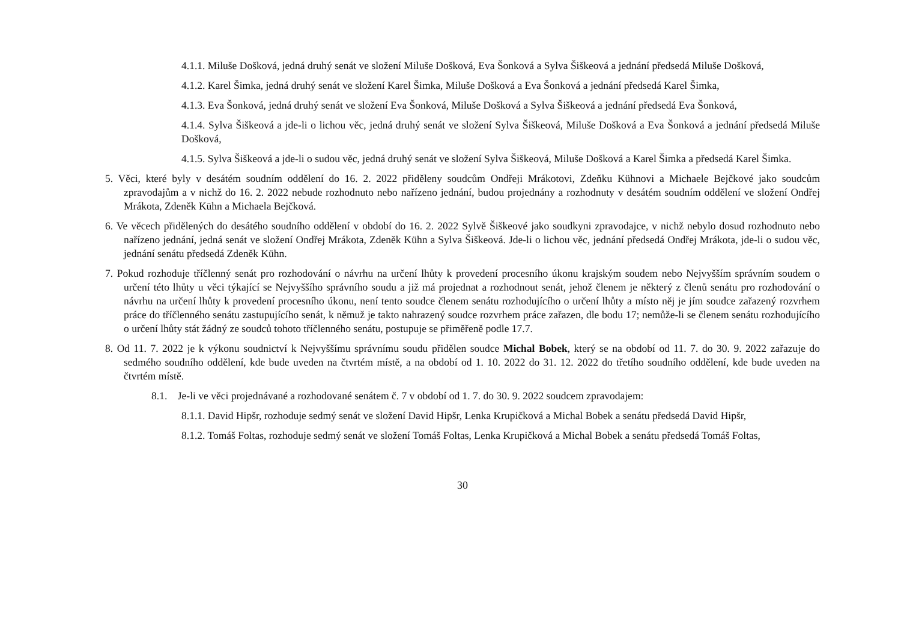4.1.1. Miluše Došková, jedná druhý senát ve složení Miluše Došková, Eva Šonková a Sylva Šiškeová a jednání předsedá Miluše Došková,
4.1.2. Karel Šimka, jedná druhý senát ve složení Karel Šimka, Miluše Došková a Eva Šonková a jednání předsedá Karel Šimka,
4.1.3. Eva Šonková, jedná druhý senát ve složení Eva Šonková, Miluše Došková a Sylva Šiškeová a jednání předsedá Eva Šonková,
4.1.4. Sylva Šiškeová a jde-li o lichou věc, jedná druhý senát ve složení Sylva Šiškeová, Miluše Došková a Eva Šonková a jednání předsedá Miluše Došková,
4.1.5. Sylva Šiškeová a jde-li o sudou věc, jedná druhý senát ve složení Sylva Šiškeová, Miluše Došková a Karel Šimka a předsedá Karel Šimka.
5. Věci, které byly v desátém soudním oddělení do 16. 2. 2022 přiděleny soudcům Ondřeji Mrákotovi, Zdeňku Kühnovi a Michaele Bejčkové jako soudcům zpravodajům a v nichž do 16. 2. 2022 nebude rozhodnuto nebo nařízeno jednání, budou projednány a rozhodnuty v desátém soudním oddělení ve složení Ondřej Mrákota, Zdeněk Kühn a Michaela Bejčková.
6. Ve věcech přidělených do desátého soudního oddělení v období do 16. 2. 2022 Sylvě Šiškeové jako soudkyni zpravodajce, v nichž nebylo dosud rozhodnuto nebo nařízeno jednání, jedná senát ve složení Ondřej Mrákota, Zdeněk Kühn a Sylva Šiškeová. Jde-li o lichou věc, jednání předsedá Ondřej Mrákota, jde-li o sudou věc, jednání senátu předsedá Zdeněk Kühn.
7. Pokud rozhoduje tříčlenný senát pro rozhodování o návrhu na určení lhůty k provedení procesního úkonu krajským soudem nebo Nejvyšším správním soudem o určení této lhůty u věci týkající se Nejvyššího správního soudu a již má projednat a rozhodnout senát, jehož členem je některý z členů senátu pro rozhodování o návrhu na určení lhůty k provedení procesního úkonu, není tento soudce členem senátu rozhodujícího o určení lhůty a místo něj je jím soudce zařazený rozvrhem práce do tříčlenného senátu zastupujícího senát, k němuž je takto nahrazený soudce rozvrhem práce zařazen, dle bodu 17; nemůže-li se členem senátu rozhodujícího o určení lhůty stát žádný ze soudců tohoto tříčlenného senátu, postupuje se přiměřeně podle 17.7.
8. Od 11. 7. 2022 je k výkonu soudnictví k Nejvyššímu správnímu soudu přidělen soudce Michal Bobek, který se na období od 11. 7. do 30. 9. 2022 zařazuje do sedmého soudního oddělení, kde bude uveden na čtvrtém místě, a na období od 1. 10. 2022 do 31. 12. 2022 do třetího soudního oddělení, kde bude uveden na čtvrtém místě.
8.1. Je-li ve věci projednávané a rozhodované senátem č. 7 v období od 1. 7. do 30. 9. 2022 soudcem zpravodajem:
8.1.1. David Hipšr, rozhoduje sedmý senát ve složení David Hipšr, Lenka Krupičková a Michal Bobek a senátu předsedá David Hipšr,
8.1.2. Tomáš Foltas, rozhoduje sedmý senát ve složení Tomáš Foltas, Lenka Krupičková a Michal Bobek a senátu předsedá Tomáš Foltas,
30